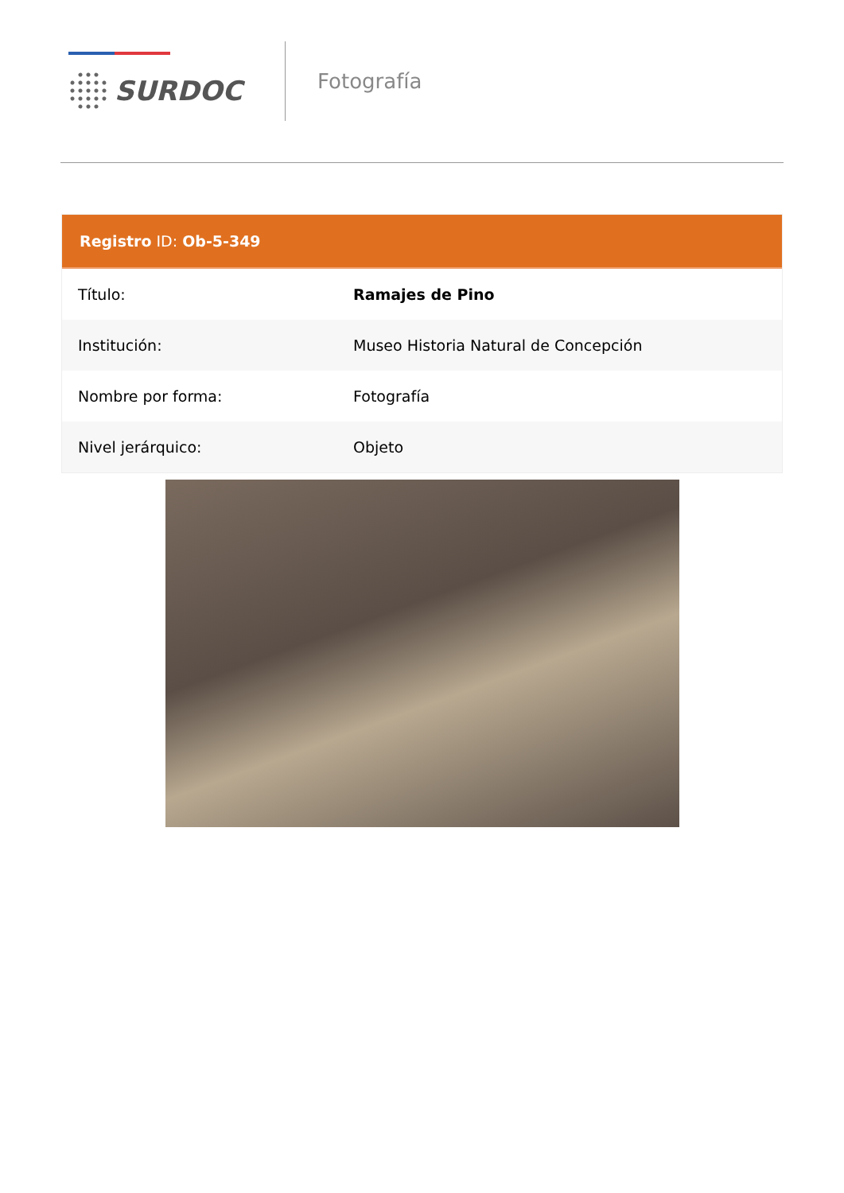SURDOC
Fotografía
Registro ID: Ob-5-349
| Título: | Ramajes de Pino |
| Institución: | Museo Historia Natural de Concepción |
| Nombre por forma: | Fotografía |
| Nivel jerárquico: | Objeto |